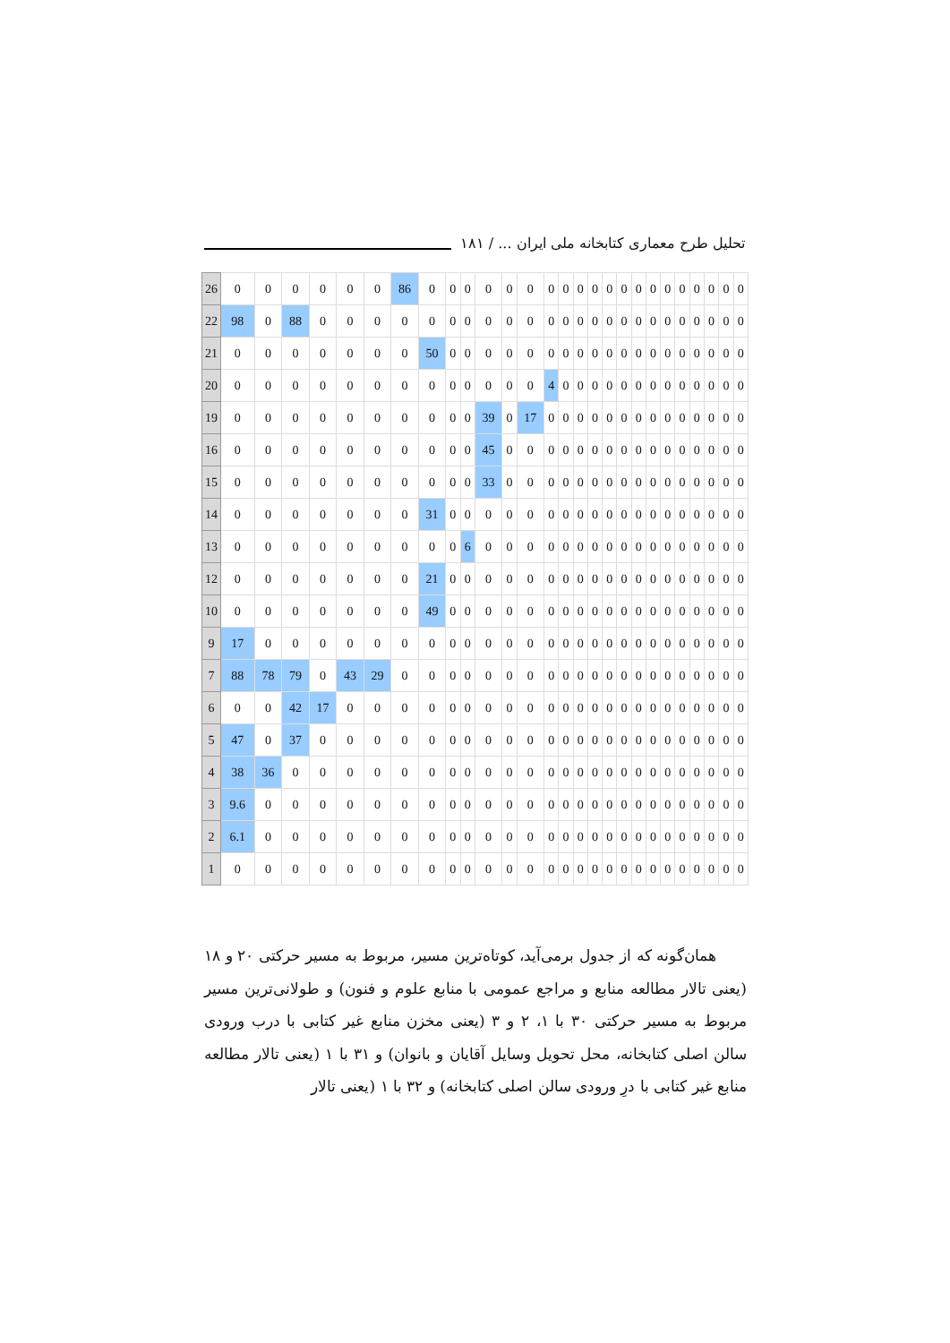تحلیل طرح معماری کتابخانه ملی ایران ... / ۱۸۱
| 26 | 0 | 0 | 0 | 0 | 0 | 0 | 86 | 0 | 0 | 0 | 0 | 0 | 0 | 0 | 0 | 0 | 0 | 0 | 0 | 0 | 0 | 0 | 0 | 0 | 0 | 0 | 0 |
| 22 | 98 | 0 | 88 | 0 | 0 | 0 | 0 | 0 | 0 | 0 | 0 | 0 | 0 | 0 | 0 | 0 | 0 | 0 | 0 | 0 | 0 | 0 | 0 | 0 | 0 | 0 | 0 |
| 21 | 0 | 0 | 0 | 0 | 0 | 0 | 0 | 50 | 0 | 0 | 0 | 0 | 0 | 0 | 0 | 0 | 0 | 0 | 0 | 0 | 0 | 0 | 0 | 0 | 0 | 0 | 0 |
| 20 | 0 | 0 | 0 | 0 | 0 | 0 | 0 | 0 | 0 | 0 | 0 | 0 | 0 | 4 | 0 | 0 | 0 | 0 | 0 | 0 | 0 | 0 | 0 | 0 | 0 | 0 | 0 |
| 19 | 0 | 0 | 0 | 0 | 0 | 0 | 0 | 0 | 0 | 0 | 39 | 0 | 17 | 0 | 0 | 0 | 0 | 0 | 0 | 0 | 0 | 0 | 0 | 0 | 0 | 0 | 0 |
| 16 | 0 | 0 | 0 | 0 | 0 | 0 | 0 | 0 | 0 | 0 | 45 | 0 | 0 | 0 | 0 | 0 | 0 | 0 | 0 | 0 | 0 | 0 | 0 | 0 | 0 | 0 | 0 |
| 15 | 0 | 0 | 0 | 0 | 0 | 0 | 0 | 0 | 0 | 0 | 33 | 0 | 0 | 0 | 0 | 0 | 0 | 0 | 0 | 0 | 0 | 0 | 0 | 0 | 0 | 0 | 0 |
| 14 | 0 | 0 | 0 | 0 | 0 | 0 | 0 | 31 | 0 | 0 | 0 | 0 | 0 | 0 | 0 | 0 | 0 | 0 | 0 | 0 | 0 | 0 | 0 | 0 | 0 | 0 | 0 |
| 13 | 0 | 0 | 0 | 0 | 0 | 0 | 0 | 0 | 0 | 6 | 0 | 0 | 0 | 0 | 0 | 0 | 0 | 0 | 0 | 0 | 0 | 0 | 0 | 0 | 0 | 0 | 0 |
| 12 | 0 | 0 | 0 | 0 | 0 | 0 | 0 | 21 | 0 | 0 | 0 | 0 | 0 | 0 | 0 | 0 | 0 | 0 | 0 | 0 | 0 | 0 | 0 | 0 | 0 | 0 | 0 |
| 10 | 0 | 0 | 0 | 0 | 0 | 0 | 0 | 49 | 0 | 0 | 0 | 0 | 0 | 0 | 0 | 0 | 0 | 0 | 0 | 0 | 0 | 0 | 0 | 0 | 0 | 0 | 0 |
| 9 | 17 | 0 | 0 | 0 | 0 | 0 | 0 | 0 | 0 | 0 | 0 | 0 | 0 | 0 | 0 | 0 | 0 | 0 | 0 | 0 | 0 | 0 | 0 | 0 | 0 | 0 | 0 |
| 7 | 88 | 78 | 79 | 0 | 43 | 29 | 0 | 0 | 0 | 0 | 0 | 0 | 0 | 0 | 0 | 0 | 0 | 0 | 0 | 0 | 0 | 0 | 0 | 0 | 0 | 0 | 0 |
| 6 | 0 | 0 | 42 | 17 | 0 | 0 | 0 | 0 | 0 | 0 | 0 | 0 | 0 | 0 | 0 | 0 | 0 | 0 | 0 | 0 | 0 | 0 | 0 | 0 | 0 | 0 | 0 |
| 5 | 47 | 0 | 37 | 0 | 0 | 0 | 0 | 0 | 0 | 0 | 0 | 0 | 0 | 0 | 0 | 0 | 0 | 0 | 0 | 0 | 0 | 0 | 0 | 0 | 0 | 0 | 0 |
| 4 | 38 | 36 | 0 | 0 | 0 | 0 | 0 | 0 | 0 | 0 | 0 | 0 | 0 | 0 | 0 | 0 | 0 | 0 | 0 | 0 | 0 | 0 | 0 | 0 | 0 | 0 | 0 |
| 3 | 9.6 | 0 | 0 | 0 | 0 | 0 | 0 | 0 | 0 | 0 | 0 | 0 | 0 | 0 | 0 | 0 | 0 | 0 | 0 | 0 | 0 | 0 | 0 | 0 | 0 | 0 | 0 |
| 2 | 6.1 | 0 | 0 | 0 | 0 | 0 | 0 | 0 | 0 | 0 | 0 | 0 | 0 | 0 | 0 | 0 | 0 | 0 | 0 | 0 | 0 | 0 | 0 | 0 | 0 | 0 | 0 |
| 1 | 0 | 0 | 0 | 0 | 0 | 0 | 0 | 0 | 0 | 0 | 0 | 0 | 0 | 0 | 0 | 0 | 0 | 0 | 0 | 0 | 0 | 0 | 0 | 0 | 0 | 0 | 0 |
همان‌گونه که از جدول برمی‌آید، کوتاه‌ترین مسیر، مربوط به مسیر حرکتی ۲۰ و ۱۸ (یعنی تالار مطالعه منابع و مراجع عمومی با منابع علوم و فنون) و طولانی‌ترین مسیر مربوط به مسیر حرکتی ۳۰ با ۱، ۲ و ۳ (یعنی مخزن منابع غیر کتابی با درب ورودی سالن اصلی کتابخانه، محل تحویل وسایل آقایان و بانوان) و ۳۱ با ۱ (یعنی تالار مطالعه منابع غیر کتابی با درِ ورودی سالن اصلی کتابخانه) و ۳۲ با ۱ (یعنی تالار